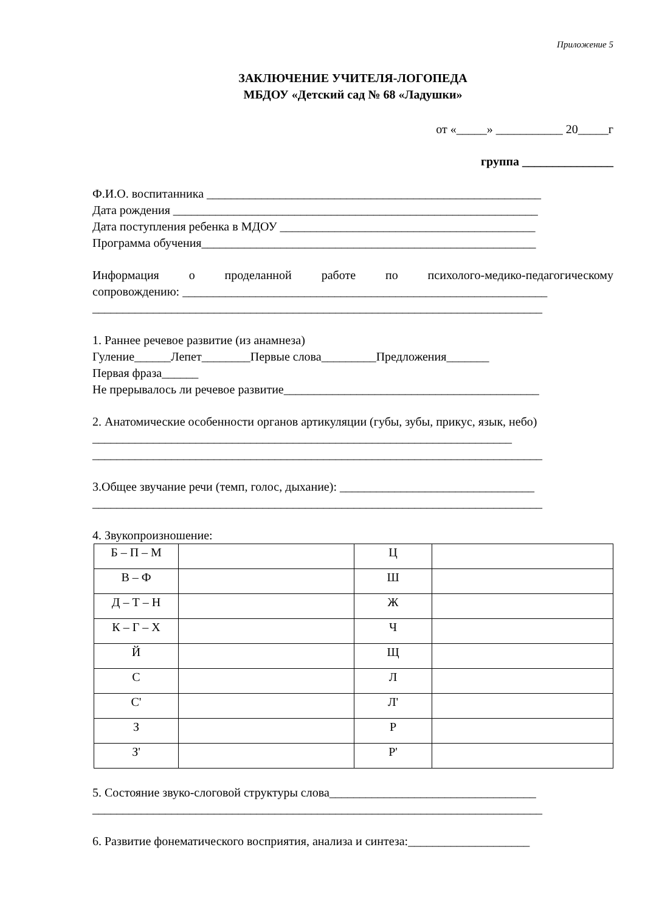Приложение 5
ЗАКЛЮЧЕНИЕ УЧИТЕЛЯ-ЛОГОПЕДА
МБДОУ «Детский сад № 68 «Ладушки»
от «_____» ___________ 20_____г
группа _______________
Ф.И.О. воспитанника _______________________________________________________
Дата рождения ____________________________________________________________
Дата поступления ребенка в МДОУ __________________________________________
Программа обучения_______________________________________________________
Информация о проделанной работе по психолого-медико-педагогическому
сопровождению: ____________________________________________________________
__________________________________________________________________________
1. Раннее речевое развитие (из анамнеза)
Гуление______Лепет________Первые слова_________Предложения_______
Первая фраза______
Не прерывалось ли речевое развитие__________________________________________
2. Анатомические особенности органов артикуляции (губы, зубы, прикус, язык, небо)
_____________________________________________________________________
__________________________________________________________________________
3.Общее звучание речи (темп, голос, дыхание): ________________________________
__________________________________________________________________________
4. Звукопроизношение:
| Б – П – М | | Ц | |
| В – Ф | | Ш | |
| Д – Т – Н | | Ж | |
| К – Г – Х | | Ч | |
| Й | | Щ | |
| С | | Л | |
| С' | | Л' | |
| З | | Р | |
| З' | | Р' | |
5. Состояние звуко-слоговой структуры слова__________________________________
__________________________________________________________________________
6. Развитие фонематического восприятия, анализа и синтеза:____________________